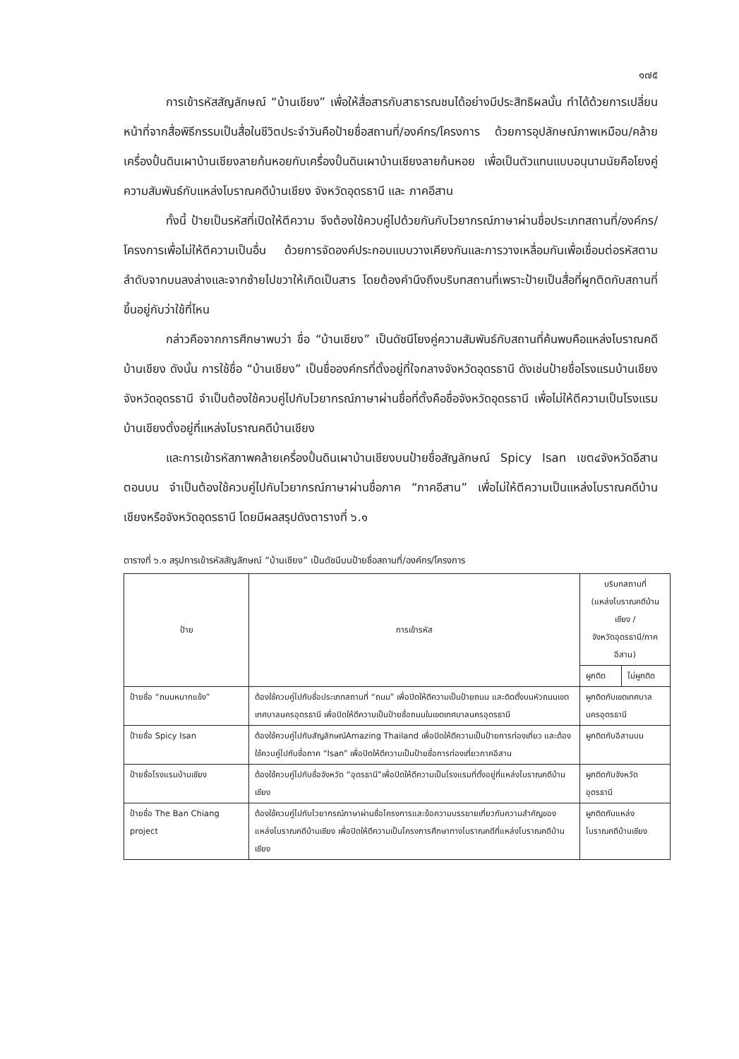๑๗๕
การเข้ารหัสสัญลักษณ์ “บ้านเชียง” เพื่อให้สื่อสารกับสาธารณชนได้อย่างมีประสิทธิผลนั้น ทำได้ด้วยการเปลี่ยนหน้าที่จากสื่อพิธีกรรมเป็นสื่อในชีวิตประจำวันคือป้ายชื่อสถานที่/องค์กร/โครงการ ด้วยการอุปลักษณ์ภาพเหมือน/คล้ายเครื่องปั้นดินเผาบ้านเชียงลายก้นหอยกับเครื่องปั้นดินเผาบ้านเชียงลายก้นหอย เพื่อเป็นตัวแทนแบบอนุนามนัยคือโยงคู่ความสัมพันธ์กับแหล่งโบราณคดีบ้านเชียง จังหวัดอุดรธานี และ ภาคอีสาน
ทั้งนี้ ป้ายเป็นรหัสที่เปิดให้ตีความ จึงต้องใช้ควบคู่ไปด้วยกันกับไวยากรณ์ภาษาผ่านชื่อประเภทสถานที่/องค์กร/โครงการเพื่อไม่ให้ตีความเป็นอื่น ด้วยการจัดองค์ประกอบแบบวางเคียงกันและการวางเหลื่อมกันเพื่อเชื่อมต่อรหัสตามลำดับจากบนลงล่างและจากซ้ายไปขวาให้เกิดเป็นสาร โดยต้องคำนึงถึงบริบทสถานที่เพราะป้ายเป็นสื่อที่ผูกติดกับสถานที่ขึ้นอยู่กับว่าใช้ที่ไหน
กล่าวคือจากการศึกษาพบว่า ชื่อ “บ้านเชียง” เป็นดัชนีโยงคู่ความสัมพันธ์กับสถานที่ค้นพบคือแหล่งโบราณคดีบ้านเชียง ดังนั้น การใช้ชื่อ “บ้านเชียง” เป็นชื่อองค์กรที่ตั้งอยู่ที่ใจกลางจังหวัดอุดรธานี ดังเช่นป้ายชื่อโรงแรมบ้านเชียง จังหวัดอุดรธานี จำเป็นต้องใช้ควบคู่ไปกับไวยากรณ์ภาษาผ่านชื่อที่ตั้งคือชื่อจังหวัดอุดรธานี เพื่อไม่ให้ตีความเป็นโรงแรมบ้านเชียงตั้งอยู่ที่แหล่งโบราณคดีบ้านเชียง
และการเข้ารหัสภาพคล้ายเครื่องปั้นดินเผาบ้านเชียงบนป้ายชื่อสัญลักษณ์ Spicy Isan เขต๔จังหวัดอีสานตอนบน จำเป็นต้องใช้ควบคู่ไปกับไวยากรณ์ภาษาผ่านชื่อภาค “ภาคอีสาน” เพื่อไม่ให้ตีความเป็นแหล่งโบราณคดีบ้านเชียงหรือจังหวัดอุดรธานี โดยมีผลสรุปดังตารางที่ ๖.๑
ตารางที่ ๖.๑ สรุปการเข้ารหัสสัญลักษณ์ “บ้านเชียง” เป็นดัชนีบนป้ายชื่อสถานที่/องค์กร/โครงการ
| ป้าย | การเข้ารหัส | บริบทสถานที่ (แหล่งโบราณคดีบ้านเชียง / จังหวัดอุดรธานี/ภาคอีสาน) | |
| --- | --- | --- | --- |
| | | ผูกติด | ไม่ผูกติด |
| ป้ายชื่อ “ถนนหมากแข้ง” | ต้องใช้ควบคู่ไปกับชื่อประเภทสถานที่ “ถนน” เพื่อปิดให้ตีความเป็นป้ายถนน และติดตั้งบนหัวถนนเขตเทศบาลนครอุดรธานี เพื่อปิดให้ตีความเป็นป้ายชื่อถนนในเขตเทศบาลนครอุดรธานี | ผูกติดกับเขตเทศบาลนครอุดรธานี | |
| ป้ายชื่อ Spicy Isan | ต้องใช้ควบคู่ไปกับสัญลักษณ์Amazing Thailand เพื่อปิดให้ตีความเป็นป้ายการท่องเที่ยว และต้องใช้ควบคู่ไปกับชื่อภาค “Isan” เพื่อปิดให้ตีความเป็นป้ายชื่อการท่องเที่ยวภาคอีสาน | ผูกติดกับอีสานบน | |
| ป้ายชื่อโรงแรมบ้านเชียง | ต้องใช้ควบคู่ไปกับชื่อจังหวัด “อุดรธานี”เพื่อปิดให้ตีความเป็นโรงแรมที่ตั้งอยู่ที่แหล่งโบราณคดีบ้านเชียง | ผูกติดกับจังหวัดอุดรธานี | |
| ป้ายชื่อ The Ban Chiang project | ต้องใช้ควบคู่ไปกับไวยากรณ์ภาษาผ่านชื่อโครงการและข้อความบรรยายเกี่ยวกับความสำคัญของแหล่งโบราณคดีบ้านเชียง เพื่อปิดให้ตีความเป็นโครงการศึกษาทางโบราณคดีที่แหล่งโบราณคดีบ้านเชียง | ผูกติดกับแหล่งโบราณคดีบ้านเชียง | |